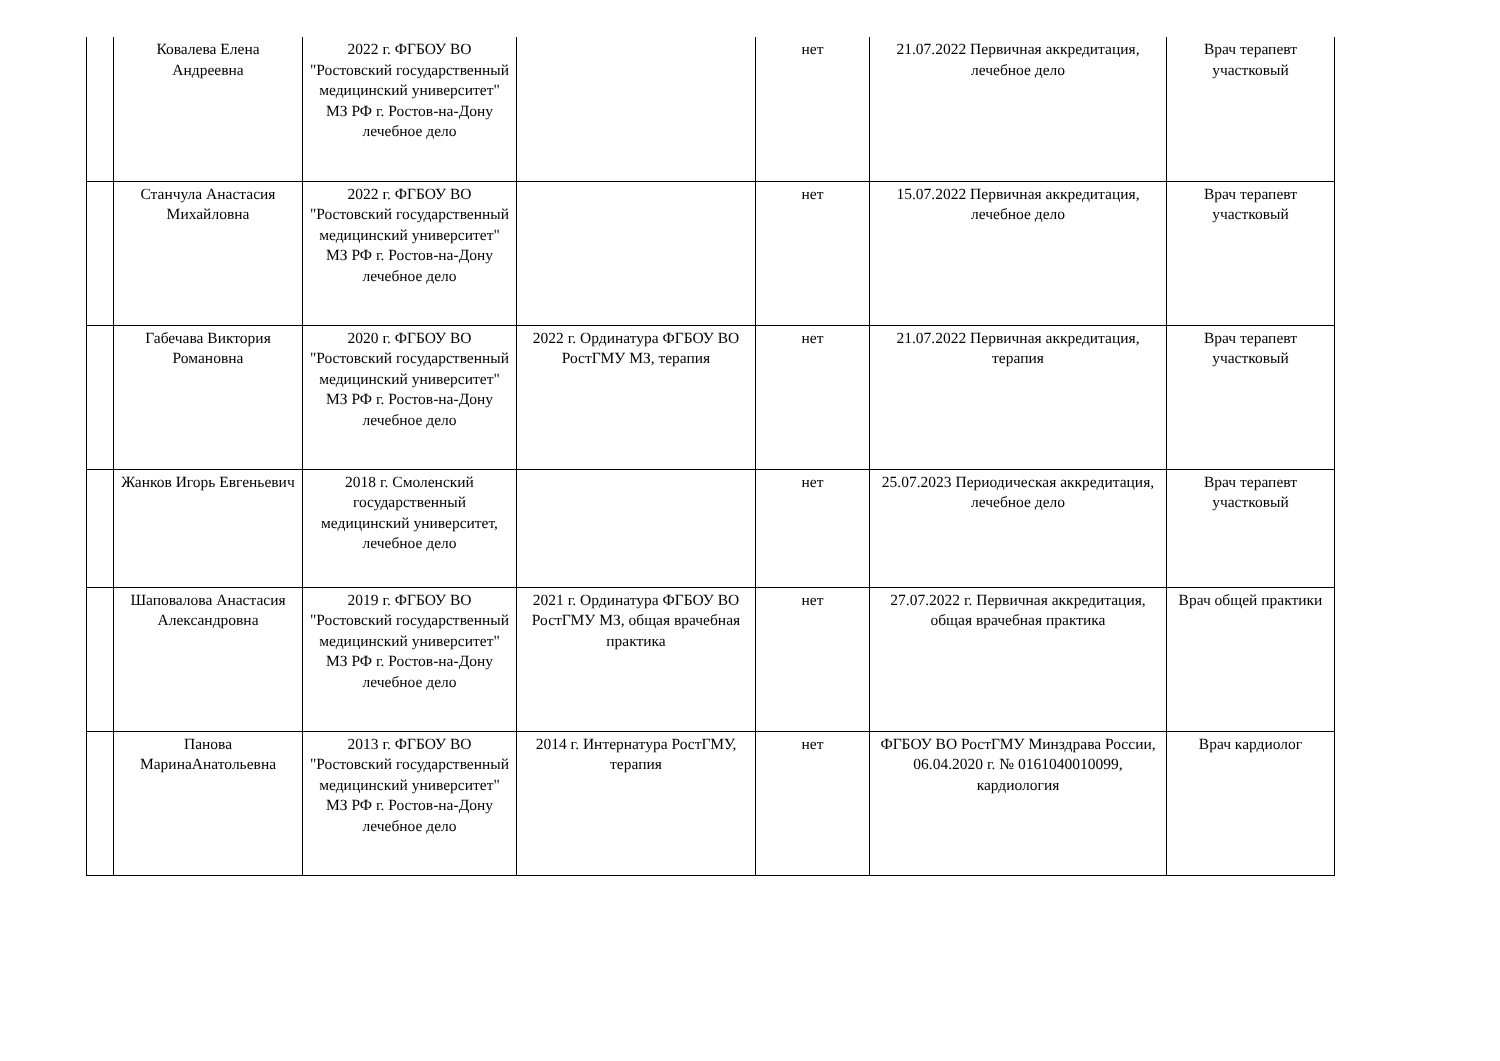| | Ковалева Елена Андреевна | 2022 г. ФГБОУ ВО "Ростовский государственный медицинский университет" МЗ РФ г. Ростов-на-Дону лечебное дело | | нет | 21.07.2022 Первичная аккредитация, лечебное дело | Врач терапевт участковый |
| | Станчула Анастасия Михайловна | 2022 г. ФГБОУ ВО "Ростовский государственный медицинский университет" МЗ РФ г. Ростов-на-Дону лечебное дело | | нет | 15.07.2022 Первичная аккредитация, лечебное дело | Врач терапевт участковый |
| | Габечава Виктория Романовна | 2020 г. ФГБОУ ВО "Ростовский государственный медицинский университет" МЗ РФ г. Ростов-на-Дону лечебное дело | 2022 г. Ординатура ФГБОУ ВО РостГМУ МЗ, терапия | нет | 21.07.2022 Первичная аккредитация, терапия | Врач терапевт участковый |
| | Жанков Игорь Евгеньевич | 2018 г. Смоленский государственный медицинский университет, лечебное дело | | нет | 25.07.2023 Периодическая аккредитация, лечебное дело | Врач терапевт участковый |
| | Шаповалова Анастасия Александровна | 2019 г. ФГБОУ ВО "Ростовский государственный медицинский университет" МЗ РФ г. Ростов-на-Дону лечебное дело | 2021 г. Ординатура ФГБОУ ВО РостГМУ МЗ, общая врачебная практика | нет | 27.07.2022 г. Первичная аккредитация, общая врачебная практика | Врач общей практики |
| | Панова МаринаАнатольевна | 2013 г. ФГБОУ ВО "Ростовский государственный медицинский университет" МЗ РФ г. Ростов-на-Дону лечебное дело | 2014 г. Интернатура РостГМУ, терапия | нет | ФГБОУ ВО РостГМУ Минздрава России, 06.04.2020 г. № 0161040010099, кардиология | Врач кардиолог |